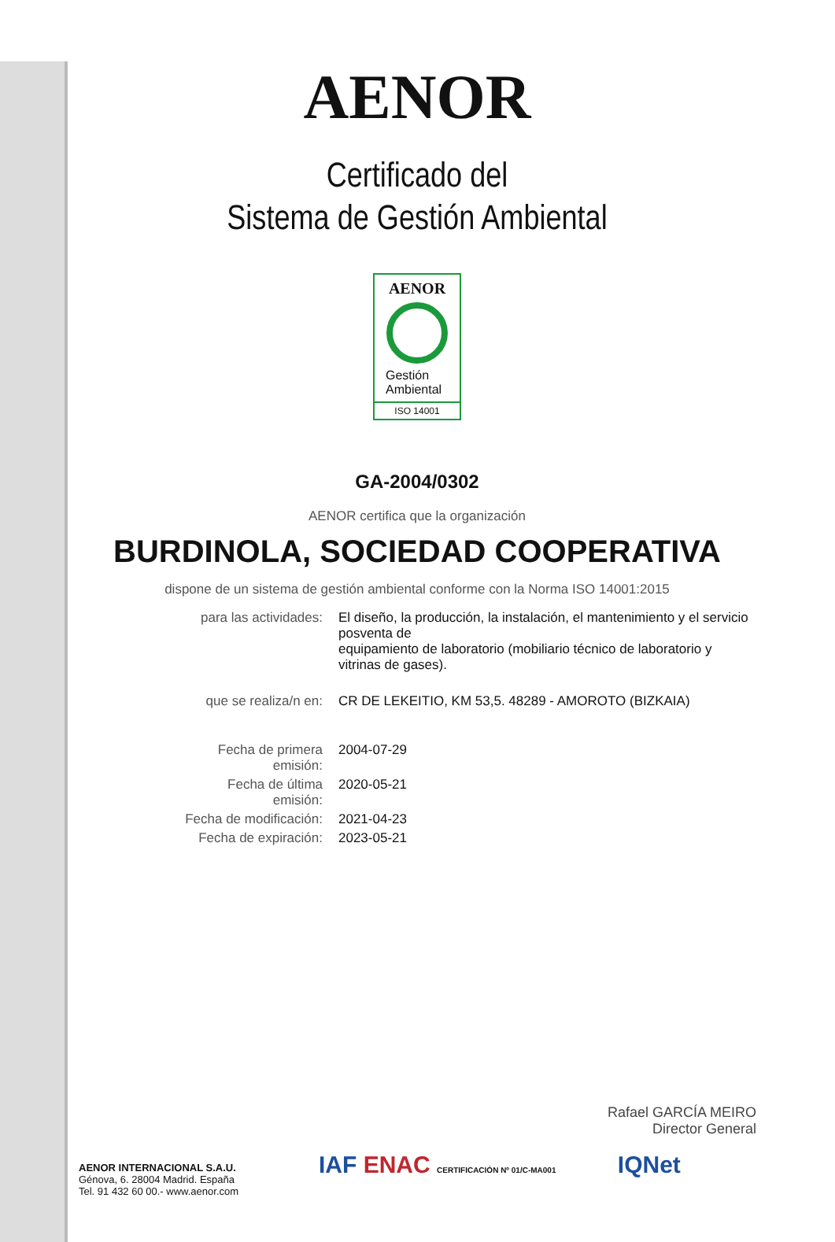AENOR
Certificado del
Sistema de Gestión Ambiental
AENOR
Gestión
Ambiental
ISO 14001
GA-2004/0302
AENOR certifica que la organización
BURDINOLA, SOCIEDAD COOPERATIVA
dispone de un sistema de gestión ambiental conforme con la Norma ISO 14001:2015
| para las actividades: | El diseño, la producción, la instalación, el mantenimiento y el servicio posventa de equipamiento de laboratorio (mobiliario técnico de laboratorio y vitrinas de gases). |
| que se realiza/n en: | CR DE LEKEITIO, KM 53,5. 48289 - AMOROTO (BIZKAIA) |
| Fecha de primera emisión: | 2004-07-29 |
| Fecha de última emisión: | 2020-05-21 |
| Fecha de modificación: | 2021-04-23 |
| Fecha de expiración: | 2023-05-21 |
Rafael GARCÍA MEIRO
Director General
AENOR INTERNACIONAL S.A.U.
Génova, 6. 28004 Madrid. España
Tel. 91 432 60 00.- www.aenor.com
IAF ENAC CERTIFICACIÓN Nº 01/C-MA001 IQNet